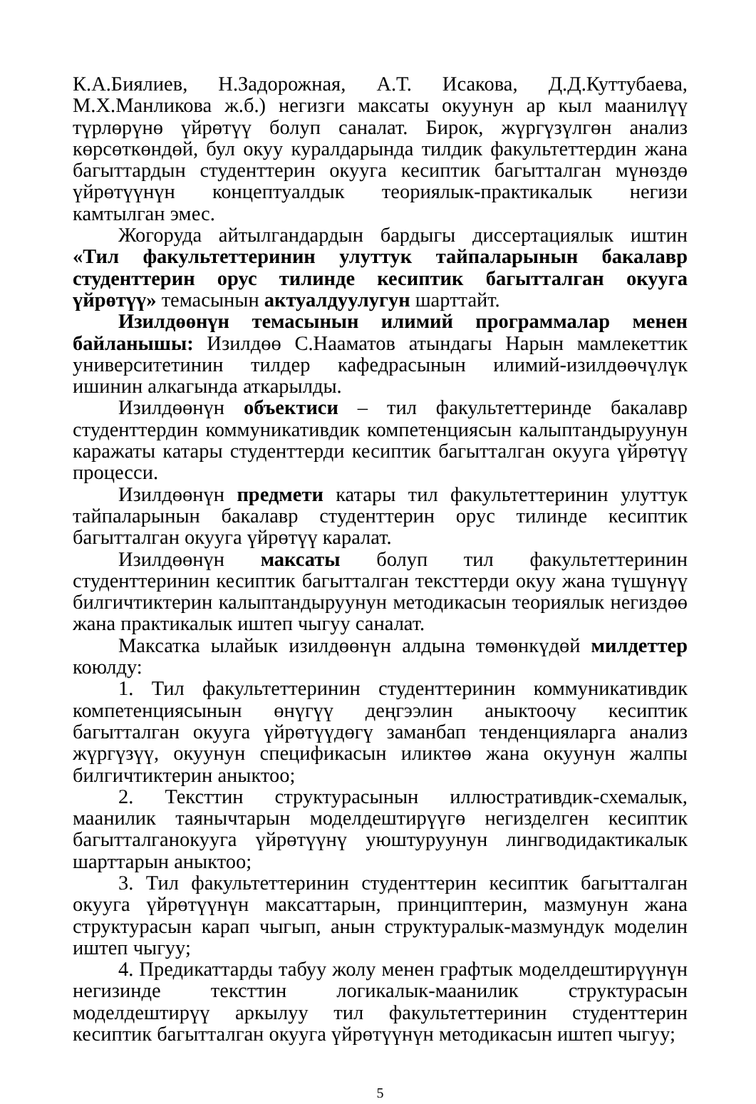К.А.Биялиев, Н.Задорожная, А.Т. Исакова, Д.Д.Куттубаева, М.Х.Манликова ж.б.) негизги максаты окуунун ар кыл маанилүү түрлөрүнө үйрөтүү болуп саналат. Бирок, жүргүзүлгөн анализ көрсөткөндөй, бул окуу куралдарында тилдик факультеттердин жана багыттардын студенттерин окууга кесиптик багытталган мүнөздө үйрөтүүнүн концептуалдык теориялык-практикалык негизи камтылган эмес.
Жогоруда айтылгандардын бардыгы диссертациялык иштин «Тил факультеттеринин улуттук тайпаларынын бакалавр студенттерин орус тилинде кесиптик багытталган окууга үйрөтүү» темасынын актуалдуулугун шарттайт.
Изилдөөнүн темасынын илимий программалар менен байланышы: Изилдөө С.Нааматов атындагы Нарын мамлекеттик университетинин тилдер кафедрасынын илимий-изилдөөчүлүк ишинин алкагында аткарылды.
Изилдөөнүн объектиси – тил факультеттеринде бакалавр студенттердин коммуникативдик компетенциясын калыптандыруунун каражаты катары студенттерди кесиптик багытталган окууга үйрөтүү процесси.
Изилдөөнүн предмети катары тил факультеттеринин улуттук тайпаларынын бакалавр студенттерин орус тилинде кесиптик багытталган окууга үйрөтүү каралат.
Изилдөөнүн максаты болуп тил факультеттеринин студенттеринин кесиптик багытталган тексттерди окуу жана түшүнүү билгичтиктерин калыптандыруунун методикасын теориялык негиздөө жана практикалык иштеп чыгуу саналат.
Максатка ылайык изилдөөнүн алдына төмөнкүдөй милдеттер коюлду:
1. Тил факультеттеринин студенттеринин коммуникативдик компетенциясынын өнүгүү деңгээлин аныктоочу кесиптик багытталган окууга үйрөтүүдөгү заманбап тенденцияларга анализ жүргүзүү, окуунун спецификасын иликтөө жана окуунун жалпы билгичтиктерин аныктоо;
2. Тексттин структурасынын иллюстративдик-схемалык, маанилик таянычтарын моделдештирүүгө негизделген кесиптик багытталганокууга үйрөтүүнү уюштуруунун лингводидактикалык шарттарын аныктоо;
3. Тил факультеттеринин студенттерин кесиптик багытталган окууга үйрөтүүнүн максаттарын, принциптерин, мазмунун жана структурасын карап чыгып, анын структуралык-мазмундук моделин иштеп чыгуу;
4. Предикаттарды табуу жолу менен графтык моделдештирүүнүн негизинде тексттин логикалык-маанилик структурасын моделдештирүү аркылуу тил факультеттеринин студенттерин кесиптик багытталган окууга үйрөтүүнүн методикасын иштеп чыгуу;
5